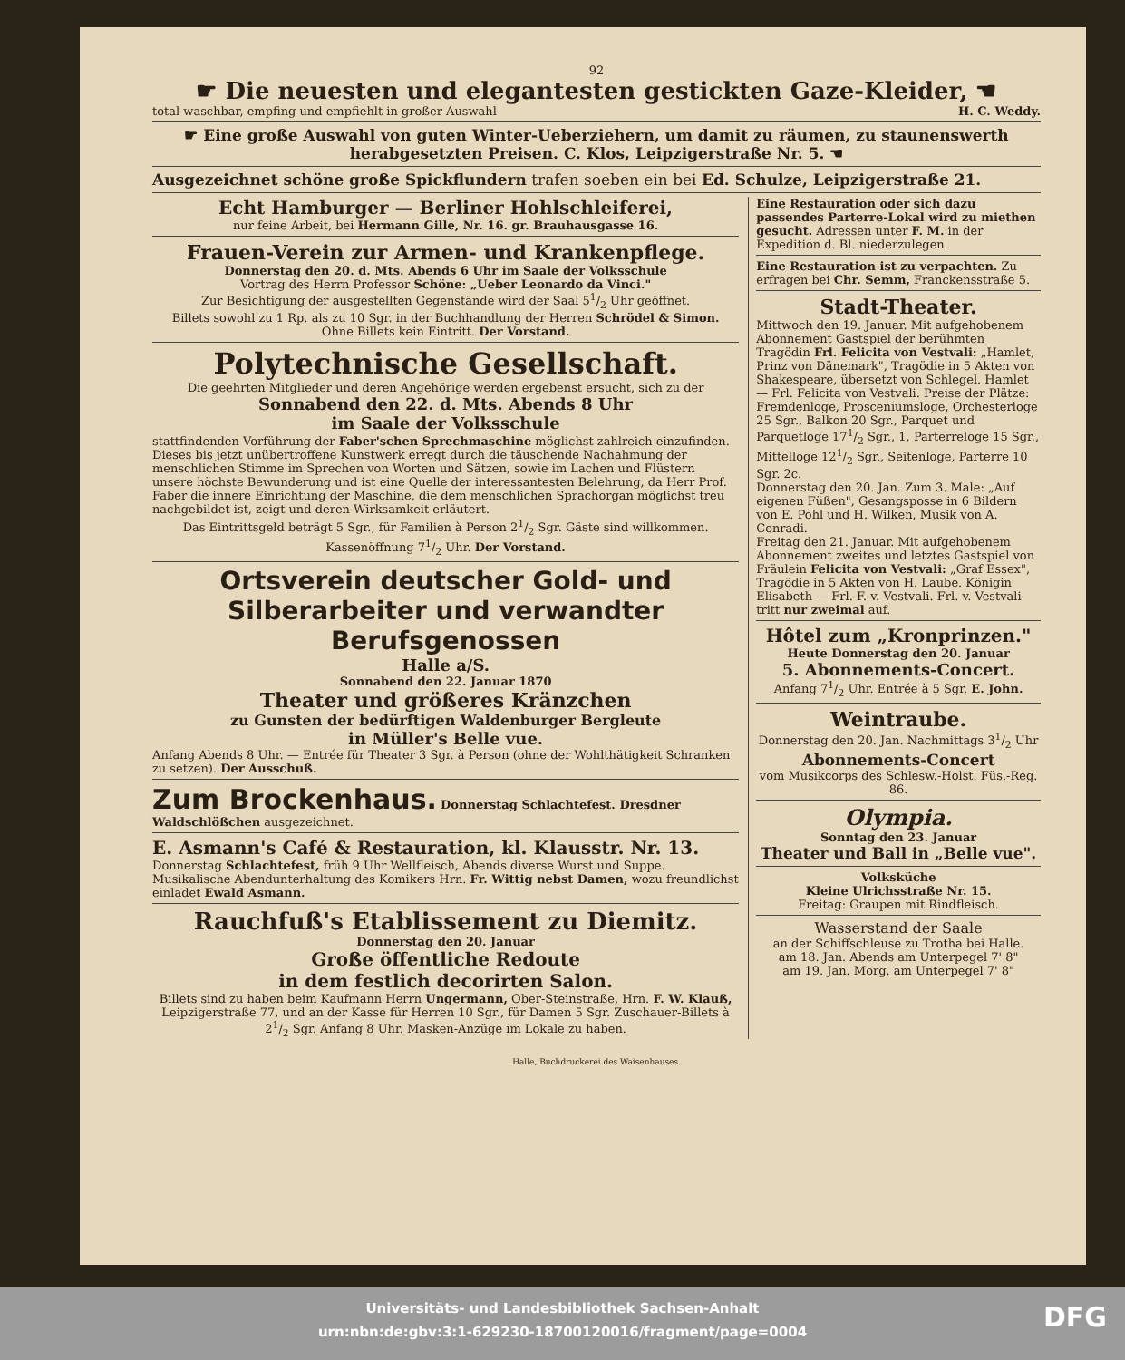92
☛ Die neuesten und elegantesten gestickten Gaze-Kleider, ☚
total waschbar, empfing und empfiehlt in großer Auswahl H. C. Weddy.
☛ Eine große Auswahl von guten Winter-Ueberziehern, um damit zu räumen, zu staunenswerth herabgesetzten Preisen. C. Klos, Leipzigerstraße Nr. 5. ☚
Ausgezeichnet schöne große Spickflundern trafen soeben ein bei Ed. Schulze, Leipzigerstraße 21.
Echt Hamburger — Berliner Hohlschleiferei,
nur feine Arbeit, bei Hermann Gille, Nr. 16. gr. Brauhausgasse 16.
Frauen-Verein zur Armen- und Krankenpflege.
Donnerstag den 20. d. Mts. Abends 6 Uhr im Saale der Volksschule
Vortrag des Herrn Professor Schöne: „Ueber Leonardo da Vinci."
Zur Besichtigung der ausgestellten Gegenstände wird der Saal 51/2 Uhr geöffnet.
Billets sowohl zu 1 Rp. als zu 10 Sgr. in der Buchhandlung der Herren Schrödel & Simon.
Ohne Billets kein Eintritt. Der Vorstand.
Polytechnische Gesellschaft.
Die geehrten Mitglieder und deren Angehörige werden ergebenst ersucht, sich zu der
Sonnabend den 22. d. Mts. Abends 8 Uhr
im Saale der Volksschule
stattfindenden Vorführung der Faber'schen Sprechmaschine möglichst zahlreich einzufinden. Dieses bis jetzt unübertroffene Kunstwerk erregt durch die täuschende Nachahmung der menschlichen Stimme im Sprechen von Worten und Sätzen, sowie im Lachen und Flüstern unsere höchste Bewunderung und ist eine Quelle der interessantesten Belehrung, da Herr Prof. Faber die innere Einrichtung der Maschine, die dem menschlichen Sprachorgan möglichst treu nachgebildet ist, zeigt und deren Wirksamkeit erläutert.
Das Eintrittsgeld beträgt 5 Sgr., für Familien à Person 21/2 Sgr. Gäste sind willkommen.
Kassenöffnung 71/2 Uhr. Der Vorstand.
Ortsverein deutscher Gold- und Silberarbeiter und verwandter Berufsgenossen
Halle a/S.
Sonnabend den 22. Januar 1870
Theater und größeres Kränzchen
zu Gunsten der bedürftigen Waldenburger Bergleute
in Müller's Belle vue.
Anfang Abends 8 Uhr. — Entrée für Theater 3 Sgr. à Person (ohne der Wohlthätigkeit Schranken zu setzen). Der Ausschuß.
Zum Brockenhaus. Donnerstag Schlachtefest. Dresdner Waldschlößchen ausgezeichnet.
E. Asmann's Café & Restauration, kl. Klausstr. Nr. 13.
Donnerstag Schlachtefest, früh 9 Uhr Wellfleisch, Abends diverse Wurst und Suppe. Musikalische Abendunterhaltung des Komikers Hrn. Fr. Wittig nebst Damen, wozu freundlichst einladet Ewald Asmann.
Rauchfuß's Etablissement zu Diemitz.
Donnerstag den 20. Januar
Große öffentliche Redoute
in dem festlich decorirten Salon.
Billets sind zu haben beim Kaufmann Herrn Ungermann, Ober-Steinstraße, Hrn. F. W. Klauß, Leipzigerstraße 77, und an der Kasse für Herren 10 Sgr., für Damen 5 Sgr. Zuschauer-Billets à 21/2 Sgr. Anfang 8 Uhr. Masken-Anzüge im Lokale zu haben.
Eine Restauration oder sich dazu passendes Parterre-Lokal wird zu miethen gesucht. Adressen unter F. M. in der Expedition d. Bl. niederzulegen.
Eine Restauration ist zu verpachten. Zu erfragen bei Chr. Semm, Franckensstraße 5.
Stadt-Theater.
Mittwoch den 19. Januar. Mit aufgehobenem Abonnement Gastspiel der berühmten Tragödin Frl. Felicita von Vestvali: „Hamlet, Prinz von Dänemark", Tragödie in 5 Akten von Shakespeare, übersetzt von Schlegel. Hamlet — Frl. Felicita von Vestvali. Preise der Plätze: Fremdenloge, Prosceniumsloge, Orchesterloge 25 Sgr., Balkon 20 Sgr., Parquet und Parquetloge 171/2 Sgr., 1. Parterreloge 15 Sgr., Mittelloge 121/2 Sgr., Seitenloge, Parterre 10 Sgr. 2c.
Donnerstag den 20. Jan. Zum 3. Male: „Auf eigenen Füßen", Gesangsposse in 6 Bildern von E. Pohl und H. Wilken, Musik von A. Conradi.
Freitag den 21. Januar. Mit aufgehobenem Abonnement zweites und letztes Gastspiel von Fräulein Felicita von Vestvali: „Graf Essex", Tragödie in 5 Akten von H. Laube. Königin Elisabeth — Frl. F. v. Vestvali. Frl. v. Vestvali tritt nur zweimal auf.
Hôtel zum „Kronprinzen."
Heute Donnerstag den 20. Januar
5. Abonnements-Concert.
Anfang 71/2 Uhr. Entrée à 5 Sgr. E. John.
Weintraube.
Donnerstag den 20. Jan. Nachmittags 31/2 Uhr
Abonnements-Concert
vom Musikcorps des Schlesw.-Holst. Füs.-Reg. 86.
Olympia.
Sonntag den 23. Januar
Theater und Ball in „Belle vue".
Volksküche
Kleine Ulrichsstraße Nr. 15.
Freitag: Graupen mit Rindfleisch.
Wasserstand der Saale
an der Schiffschleuse zu Trotha bei Halle.
am 18. Jan. Abends am Unterpegel 7' 8"
am 19. Jan. Morg. am Unterpegel 7' 8"
Halle, Buchdruckerei des Waisenhauses.
Universitäts- und Landesbibliothek Sachsen-Anhalt
urn:nbn:de:gbv:3:1-629230-18700120016/fragment/page=0004
DFG